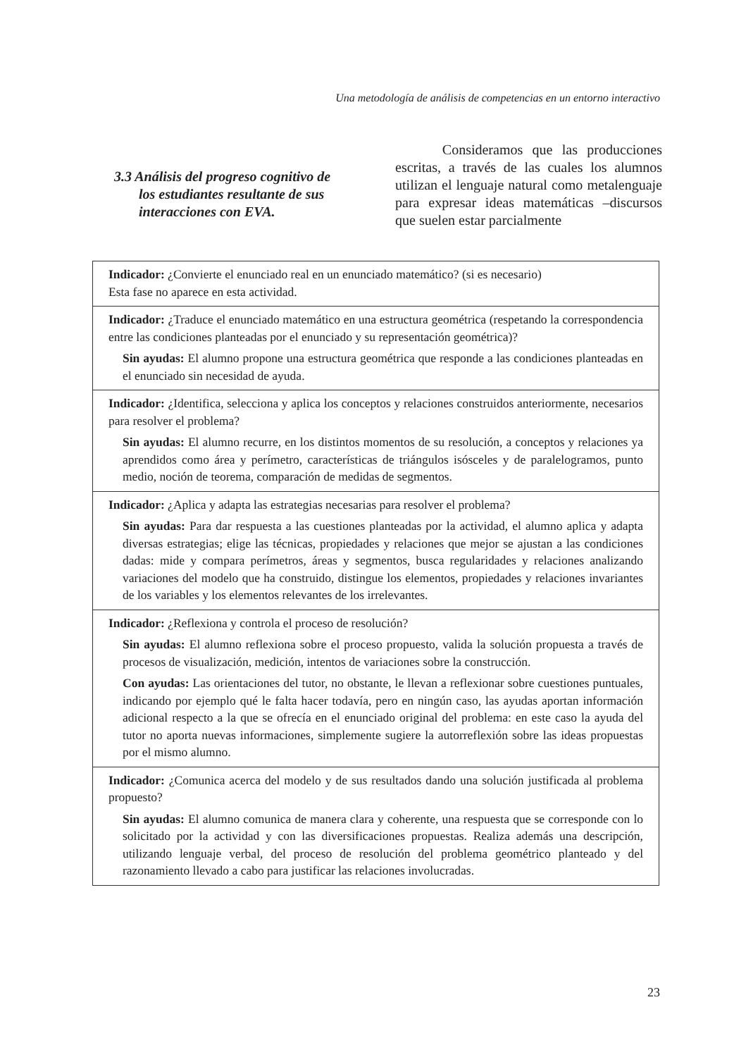Una metodología de análisis de competencias en un entorno interactivo
3.3 Análisis del progreso cognitivo de
los estudiantes resultante de sus interacciones con EVA.
Consideramos que las producciones escritas, a través de las cuales los alumnos utilizan el lenguaje natural como metalenguaje para expresar ideas matemáticas –discursos que suelen estar parcialmente
| Indicador: ¿Convierte el enunciado real en un enunciado matemático? (si es necesario) Esta fase no aparece en esta actividad. |
| Indicador: ¿Traduce el enunciado matemático en una estructura geométrica (respetando la correspondencia entre las condiciones planteadas por el enunciado y su representación geométrica)? Sin ayudas: El alumno propone una estructura geométrica que responde a las condiciones planteadas en el enunciado sin necesidad de ayuda. |
| Indicador: ¿Identifica, selecciona y aplica los conceptos y relaciones construidos anteriormente, necesarios para resolver el problema? Sin ayudas: El alumno recurre, en los distintos momentos de su resolución, a conceptos y relaciones ya aprendidos como área y perímetro, características de triángulos isósceles y de paralelogramos, punto medio, noción de teorema, comparación de medidas de segmentos. |
| Indicador: ¿Aplica y adapta las estrategias necesarias para resolver el problema? Sin ayudas: Para dar respuesta a las cuestiones planteadas por la actividad, el alumno aplica y adapta diversas estrategias; elige las técnicas, propiedades y relaciones que mejor se ajustan a las condiciones dadas: mide y compara perímetros, áreas y segmentos, busca regularidades y relaciones analizando variaciones del modelo que ha construido, distingue los elementos, propiedades y relaciones invariantes de los variables y los elementos relevantes de los irrelevantes. |
| Indicador: ¿Reflexiona y controla el proceso de resolución? Sin ayudas: El alumno reflexiona sobre el proceso propuesto, valida la solución propuesta a través de procesos de visualización, medición, intentos de variaciones sobre la construcción. Con ayudas: Las orientaciones del tutor, no obstante, le llevan a reflexionar sobre cuestiones puntuales, indicando por ejemplo qué le falta hacer todavía, pero en ningún caso, las ayudas aportan información adicional respecto a la que se ofrecía en el enunciado original del problema: en este caso la ayuda del tutor no aporta nuevas informaciones, simplemente sugiere la autorreflexión sobre las ideas propuestas por el mismo alumno. |
| Indicador: ¿Comunica acerca del modelo y de sus resultados dando una solución justificada al problema propuesto? Sin ayudas: El alumno comunica de manera clara y coherente, una respuesta que se corresponde con lo solicitado por la actividad y con las diversificaciones propuestas. Realiza además una descripción, utilizando lenguaje verbal, del proceso de resolución del problema geométrico planteado y del razonamiento llevado a cabo para justificar las relaciones involucradas. |
23